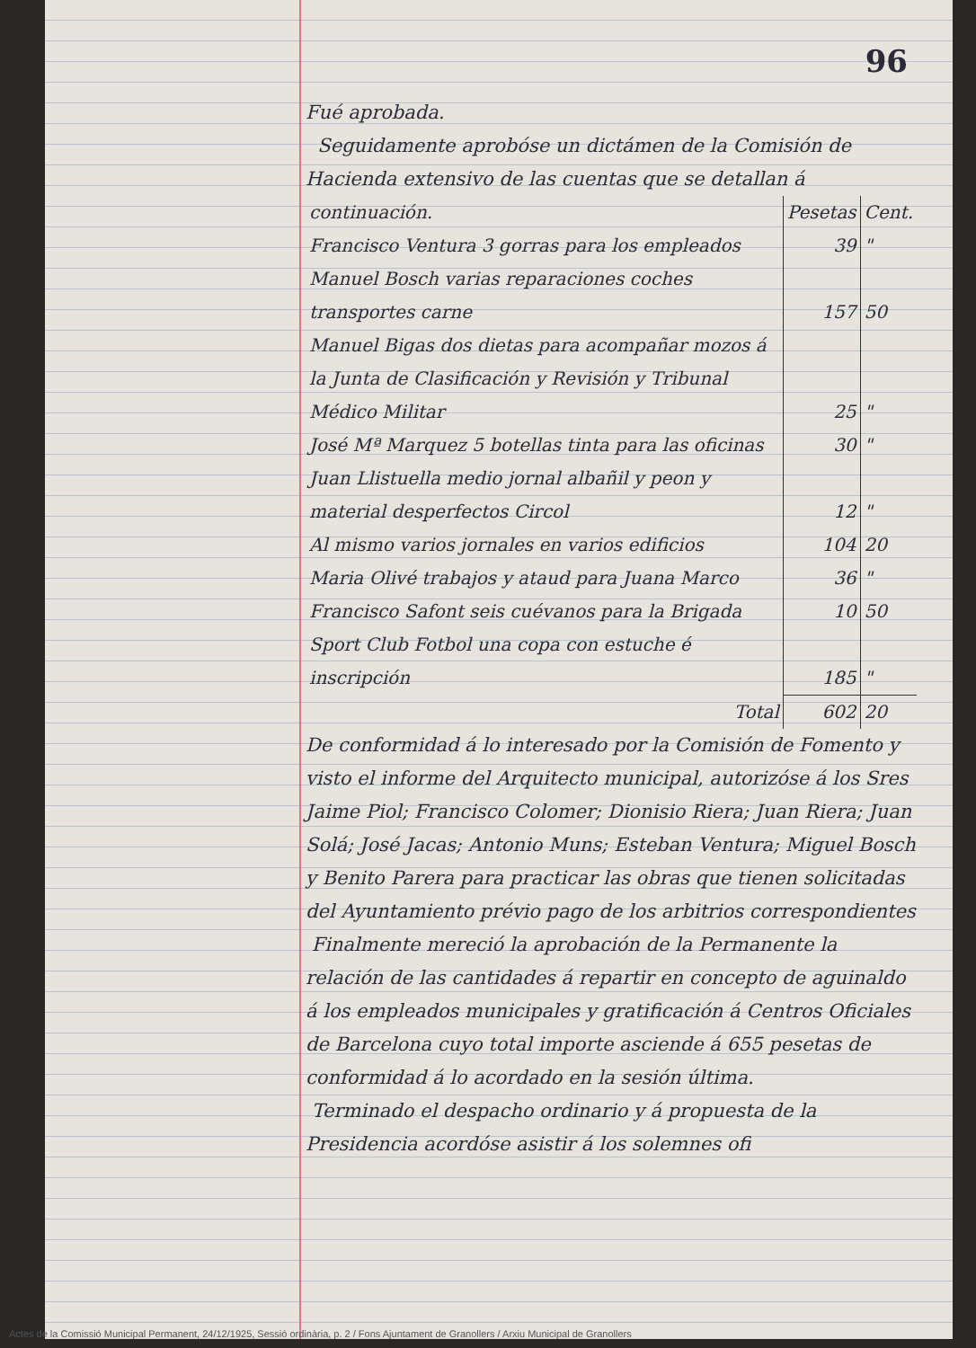96
Fué aprobada.
Seguidamente aprobóse un dictámen de la Comisión de Hacienda extensivo de las cuentas que se detallan á
| continuación. | Pesetas | Cent. |
| Francisco Ventura 3 gorras para los empleados | 39 | " |
| Manuel Bosch varias reparaciones coches transportes carne | 157 | 50 |
| Manuel Bigas dos dietas para acompañar mozos á la Junta de Clasificación y Revisión y Tribunal Médico Militar | 25 | " |
| José Mª Marquez 5 botellas tinta para las oficinas | 30 | " |
| Juan Llistuella medio jornal albañil y peon y material desperfectos Circol | 12 | " |
| Al mismo varios jornales en varios edificios | 104 | 20 |
| Maria Olivé trabajos y ataud para Juana Marco | 36 | " |
| Francisco Safont seis cuévanos para la Brigada | 10 | 50 |
| Sport Club Fotbol una copa con estuche é inscripción | 185 | " |
| Total | 602 | 20 |
De conformidad á lo interesado por la Comisión de Fomento y visto el informe del Arquitecto municipal, autorizóse á los Sres Jaime Piol; Francisco Colomer; Dionisio Riera; Juan Riera; Juan Solá; José Jacas; Antonio Muns; Esteban Ventura; Miguel Bosch y Benito Parera para practicar las obras que tienen solicitadas del Ayuntamiento prévio pago de los arbitrios correspondientes
Finalmente mereció la aprobación de la Permanente la relación de las cantidades á repartir en concepto de aguinaldo á los empleados municipales y gratificación á Centros Oficiales de Barcelona cuyo total importe asciende á 655 pesetas de conformidad á lo acordado en la sesión última.
Terminado el despacho ordinario y á propuesta de la Presidencia acordóse asistir á los solemnes ofi
Actes de la Comissió Municipal Permanent, 24/12/1925, Sessió ordinària, p. 2 / Fons Ajuntament de Granollers / Arxiu Municipal de Granollers